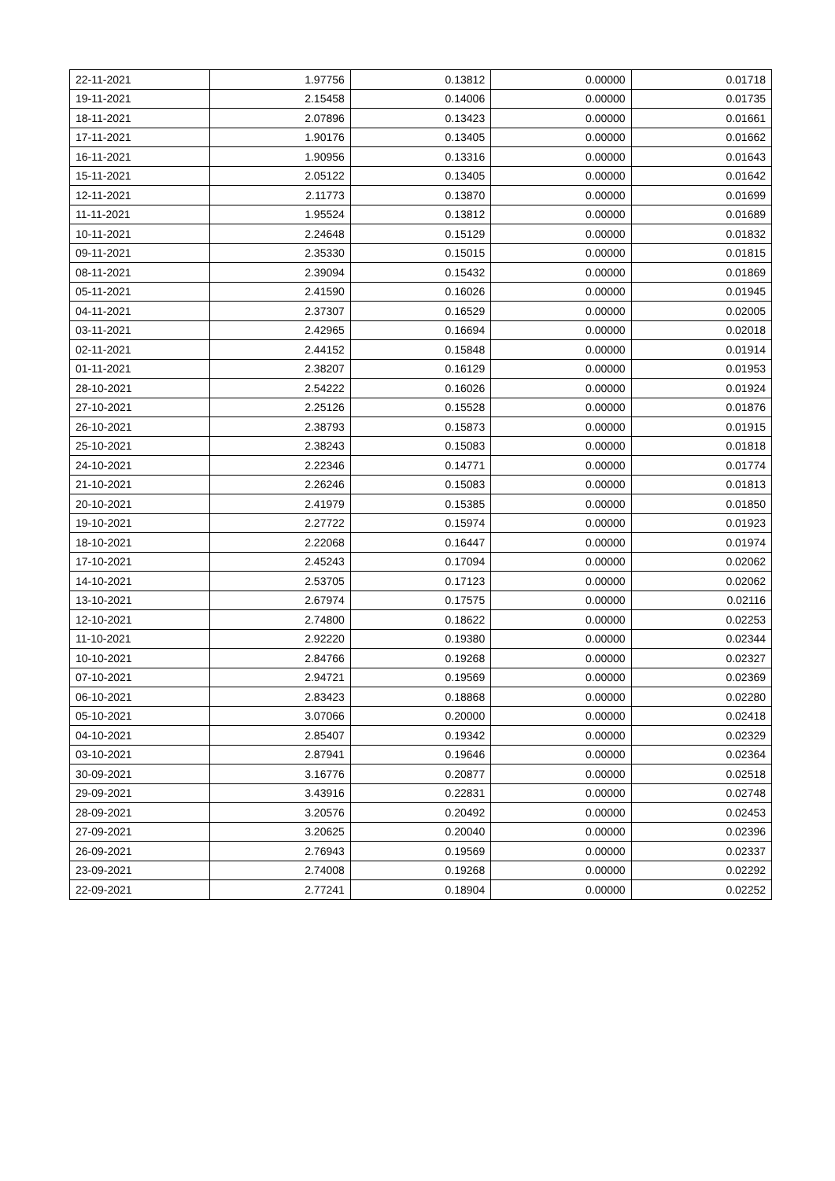| 22-11-2021 | 1.97756 | 0.13812 | 0.00000 | 0.01718 |
| 19-11-2021 | 2.15458 | 0.14006 | 0.00000 | 0.01735 |
| 18-11-2021 | 2.07896 | 0.13423 | 0.00000 | 0.01661 |
| 17-11-2021 | 1.90176 | 0.13405 | 0.00000 | 0.01662 |
| 16-11-2021 | 1.90956 | 0.13316 | 0.00000 | 0.01643 |
| 15-11-2021 | 2.05122 | 0.13405 | 0.00000 | 0.01642 |
| 12-11-2021 | 2.11773 | 0.13870 | 0.00000 | 0.01699 |
| 11-11-2021 | 1.95524 | 0.13812 | 0.00000 | 0.01689 |
| 10-11-2021 | 2.24648 | 0.15129 | 0.00000 | 0.01832 |
| 09-11-2021 | 2.35330 | 0.15015 | 0.00000 | 0.01815 |
| 08-11-2021 | 2.39094 | 0.15432 | 0.00000 | 0.01869 |
| 05-11-2021 | 2.41590 | 0.16026 | 0.00000 | 0.01945 |
| 04-11-2021 | 2.37307 | 0.16529 | 0.00000 | 0.02005 |
| 03-11-2021 | 2.42965 | 0.16694 | 0.00000 | 0.02018 |
| 02-11-2021 | 2.44152 | 0.15848 | 0.00000 | 0.01914 |
| 01-11-2021 | 2.38207 | 0.16129 | 0.00000 | 0.01953 |
| 28-10-2021 | 2.54222 | 0.16026 | 0.00000 | 0.01924 |
| 27-10-2021 | 2.25126 | 0.15528 | 0.00000 | 0.01876 |
| 26-10-2021 | 2.38793 | 0.15873 | 0.00000 | 0.01915 |
| 25-10-2021 | 2.38243 | 0.15083 | 0.00000 | 0.01818 |
| 24-10-2021 | 2.22346 | 0.14771 | 0.00000 | 0.01774 |
| 21-10-2021 | 2.26246 | 0.15083 | 0.00000 | 0.01813 |
| 20-10-2021 | 2.41979 | 0.15385 | 0.00000 | 0.01850 |
| 19-10-2021 | 2.27722 | 0.15974 | 0.00000 | 0.01923 |
| 18-10-2021 | 2.22068 | 0.16447 | 0.00000 | 0.01974 |
| 17-10-2021 | 2.45243 | 0.17094 | 0.00000 | 0.02062 |
| 14-10-2021 | 2.53705 | 0.17123 | 0.00000 | 0.02062 |
| 13-10-2021 | 2.67974 | 0.17575 | 0.00000 | 0.02116 |
| 12-10-2021 | 2.74800 | 0.18622 | 0.00000 | 0.02253 |
| 11-10-2021 | 2.92220 | 0.19380 | 0.00000 | 0.02344 |
| 10-10-2021 | 2.84766 | 0.19268 | 0.00000 | 0.02327 |
| 07-10-2021 | 2.94721 | 0.19569 | 0.00000 | 0.02369 |
| 06-10-2021 | 2.83423 | 0.18868 | 0.00000 | 0.02280 |
| 05-10-2021 | 3.07066 | 0.20000 | 0.00000 | 0.02418 |
| 04-10-2021 | 2.85407 | 0.19342 | 0.00000 | 0.02329 |
| 03-10-2021 | 2.87941 | 0.19646 | 0.00000 | 0.02364 |
| 30-09-2021 | 3.16776 | 0.20877 | 0.00000 | 0.02518 |
| 29-09-2021 | 3.43916 | 0.22831 | 0.00000 | 0.02748 |
| 28-09-2021 | 3.20576 | 0.20492 | 0.00000 | 0.02453 |
| 27-09-2021 | 3.20625 | 0.20040 | 0.00000 | 0.02396 |
| 26-09-2021 | 2.76943 | 0.19569 | 0.00000 | 0.02337 |
| 23-09-2021 | 2.74008 | 0.19268 | 0.00000 | 0.02292 |
| 22-09-2021 | 2.77241 | 0.18904 | 0.00000 | 0.02252 |